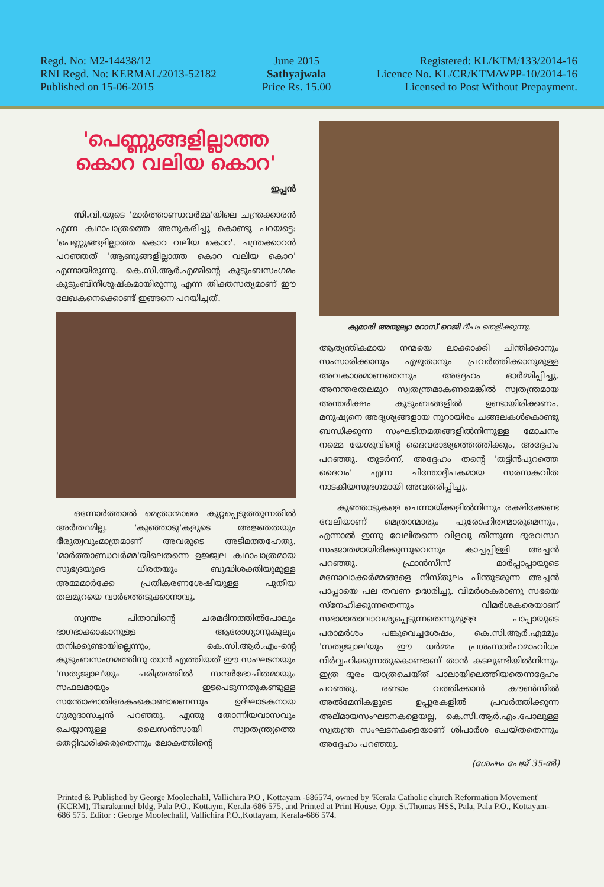Regd. No: M2-14438/12
RNI Regd. No: KERMAL/2013-52182
Published on 15-06-2015
June 2015
Sathyajwala
Price Rs. 15.00
Registered: KL/KTM/133/2014-16
Licence No. KL/CR/KTM/WPP-10/2014-16
Licensed to Post Without Prepayment.
'പെണ്ണുങ്ങളില്ലാത്ത കൊറ വലിയ കൊറ'
ഇപ്പൻ
സി. വി.യുടെ 'മാർത്താണ്ഡവർമ്മ'യിലെ ചന്ത്രക്കാരൻ എന്ന കഥാപാത്രത്തെ അനുകരിച്ചു കൊണ്ടു പറയട്ടെ: 'പെണ്ണുങ്ങളില്ലാത്ത കൊറ വലിയ കൊറ'. ചന്ത്രക്കാറൻ പറഞ്ഞത് 'ആണുങ്ങളില്ലാത്ത കൊറ വലിയ കൊറ' എന്നായിരുന്നു. കെ.സി.ആർ.എമ്മിന്റെ കുടുംബസംഗമം കുടുംബിനീശുഷ്കമായിരുന്നു എന്ന തിക്തസത്യമാണ് ഈ ലേഖകനെക്കൊണ്ട് ഇങ്ങനെ പറയിച്ചത്.
ഒന്നോർത്താൽ മെത്രാന്മാരെ കുറ്റപ്പെടുത്തുന്നതിൽ അർത്ഥമില്ല. 'കുഞ്ഞാടു'കളുടെ അജ്ഞതയും ഭീരുത്വവുംമാത്രമാണ് അവരുടെ അടിമത്തഹേതു. 'മാർത്താണ്ഡവർമ്മ'യിലെതന്നെ ഉജ്ജ്വല കഥാപാത്രമായ സുഭദ്രയുടെ ധീരതയും ബുദ്ധിശക്തിയുമുള്ള അമ്മമാർക്കേ പ്രതികരണശേഷിയുള്ള പുതിയ തലമുറയെ വാർത്തെടുക്കാനാവൂ.
സ്വന്തം പിതാവിന്റെ ചരമദിനത്തിൽപോലും ഭാഗഭാക്കാകാനുള്ള ആരോഗ്യാനുകൂല്യം തനിക്കുണ്ടായില്ലെന്നും, കെ.സി.ആർ.എം-ന്റെ കുടുംബസംഗമത്തിനു താൻ എത്തിയത് ഈ സംഘടനയും 'സത്യജ്വാല'യും ചരിത്രത്തിൽ സന്ദർഭോചിതമായും സഫലമായും ഇടപെടുന്നതുകണ്ടുള്ള സന്തോഷാതിരേകംകൊണ്ടാണെന്നും ഉദ്ഘാടകനായ ഗുരുദാസച്ചൻ പറഞ്ഞു. എന്തു തോന്നിയവാസവും ചെയ്യാനുള്ള ലൈസൻസായി സ്വാതന്ത്ര്യത്തെ തെറ്റിദ്ധരിക്കരുതെന്നും ലോകത്തിന്റെ
കുമാരി അതുല്യാ റോസ് റെജി ദീപം തെളിക്കുന്നു.
ആത്യന്തികമായ നന്മയെ ലാക്കാക്കി ചിന്തിക്കാനും സംസാരിക്കാനും എഴുതാനും പ്രവർത്തിക്കാനുമുള്ള അവകാശമാണതെന്നും അദ്ദേഹം ഓർമ്മിപ്പിച്ചു. അനന്തരതലമുറ സ്വതന്ത്രമാകണമെങ്കിൽ സ്വതന്ത്രമായ അന്തരീക്ഷം കുടുംബങ്ങളിൽ ഉണ്ടായിരിക്കണം. മനുഷ്യനെ അദൃശ്യങ്ങളായ നൂറായിരം ചങ്ങലകൾകൊണ്ടു ബന്ധിക്കുന്ന സംഘടിതമതങ്ങളിൽനിന്നുള്ള മോചനം നമ്മെ യേശുവിന്റെ ദൈവരാജ്യത്തെത്തിക്കും, അദ്ദേഹം പറഞ്ഞു. തുടർന്ന്, അദ്ദേഹം തന്റെ 'തട്ടിൻപുറത്തെ ദൈവം' എന്ന ചിന്തോദ്ദീപകമായ സരസകവിത നാടകീയസുഭഗമായി അവതരിപ്പിച്ചു.
കുഞ്ഞാടുകളെ ചെന്നായ്ക്കളിൽനിന്നും രക്ഷിക്കേണ്ട വേലിയാണ് മെത്രാന്മാരും പുരോഹിതന്മാരുമെന്നും, എന്നാൽ ഇന്നു വേലിതന്നെ വിളവു തിന്നുന്ന ദുരവസ്ഥ സംജാതമായിരിക്കുന്നുവെന്നും കാച്ചപ്പിള്ളി അച്ചൻ പറഞ്ഞു. ഫ്രാൻസീസ് മാർപ്പാപ്പായുടെ മനോവാക്കർമ്മങ്ങളെ നിസ്തുലം പിന്തുടരുന്ന അച്ചൻ പാപ്പായെ പല തവണ ഉദ്ധരിച്ചു. വിമർശകരാണു സഭയെ സ്നേഹിക്കുന്നതെന്നും വിമർശകരെയാണ് സഭാമാതാവാവശ്യപ്പെടുന്നതെന്നുമുള്ള പാപ്പായുടെ പരാമർശം പങ്കുവെച്ചശേഷം, കെ.സി.ആർ.എമ്മും 'സത്യജ്വാല'യും ഈ ധർമ്മം പ്രശംസാർഹമാംവിധം നിർവ്വഹിക്കുന്നതുകൊണ്ടാണ് താൻ കടലുണ്ടിയിൽനിന്നും ഇത്ര ദൂരം യാത്രചെയ്ത് പാലായിലെത്തിയതെന്നദ്ദേഹം പറഞ്ഞു. രണ്ടാം വത്തിക്കാൻ കൗൺസിൽ അൽമേനികളുടെ ഉപ്പുരകളിൽ പ്രവർത്തിക്കുന്ന അല്മായസംഘടനകളെയല്ല, കെ.സി.ആർ.എം.പോലുള്ള സ്വതന്ത്ര സംഘടനകളെയാണ് ശിപാർശ ചെയ്തതെന്നും അദ്ദേഹം പറഞ്ഞു.
(ശേഷം പേജ് 35-ൽ)
Printed & Published by George Moolechalil, Vallichira P.O , Kottayam -686574, owned by 'Kerala Catholic church Reformation Movement' (KCRM), Tharakunnel bldg, Pala P.O., Kottaym, Kerala-686 575, and Printed at Print House, Opp. St.Thomas HSS, Pala, Pala P.O., Kottayam-686 575. Editor : George Moolechalil, Vallichira P.O.,Kottayam, Kerala-686 574.